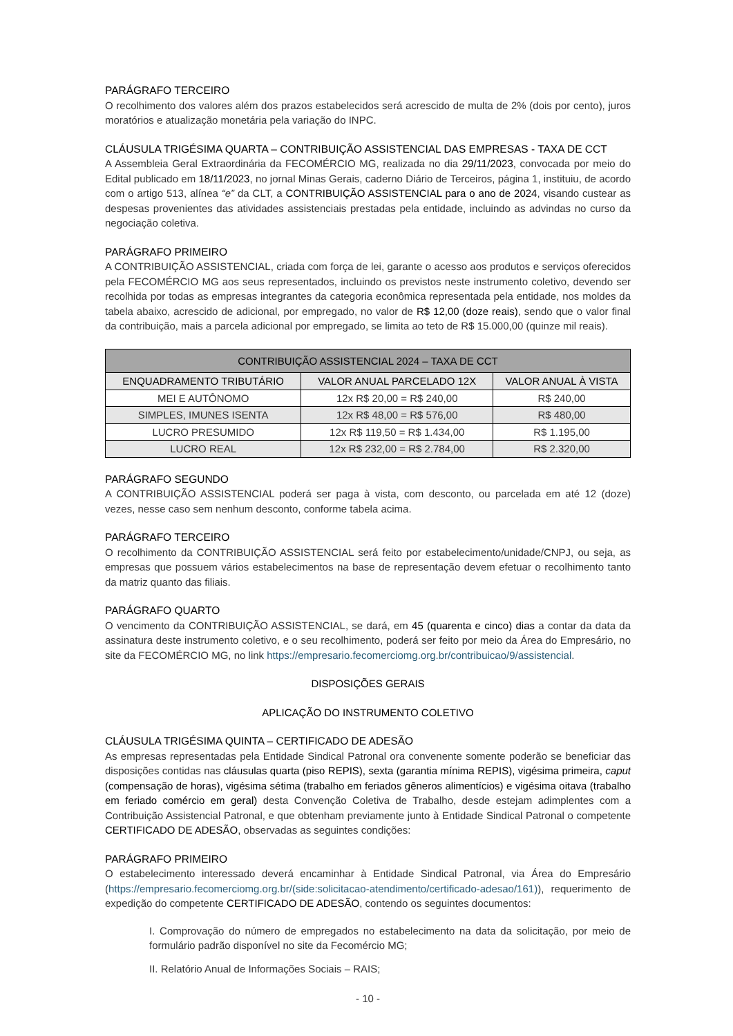PARÁGRAFO TERCEIRO
O recolhimento dos valores além dos prazos estabelecidos será acrescido de multa de 2% (dois por cento), juros moratórios e atualização monetária pela variação do INPC.
CLÁUSULA TRIGÉSIMA QUARTA – CONTRIBUIÇÃO ASSISTENCIAL DAS EMPRESAS - TAXA DE CCT
A Assembleia Geral Extraordinária da FECOMÉRCIO MG, realizada no dia 29/11/2023, convocada por meio do Edital publicado em 18/11/2023, no jornal Minas Gerais, caderno Diário de Terceiros, página 1, instituiu, de acordo com o artigo 513, alínea “e” da CLT, a CONTRIBUIÇÃO ASSISTENCIAL para o ano de 2024, visando custear as despesas provenientes das atividades assistenciais prestadas pela entidade, incluindo as advindas no curso da negociação coletiva.
PARÁGRAFO PRIMEIRO
A CONTRIBUIÇÃO ASSISTENCIAL, criada com força de lei, garante o acesso aos produtos e serviços oferecidos pela FECOMÉRCIO MG aos seus representados, incluindo os previstos neste instrumento coletivo, devendo ser recolhida por todas as empresas integrantes da categoria econômica representada pela entidade, nos moldes da tabela abaixo, acrescido de adicional, por empregado, no valor de R$ 12,00 (doze reais), sendo que o valor final da contribuição, mais a parcela adicional por empregado, se limita ao teto de R$ 15.000,00 (quinze mil reais).
| CONTRIBUIÇÃO ASSISTENCIAL 2024 – TAXA DE CCT | | |
| --- | --- | --- |
| ENQUADRAMENTO TRIBUTÁRIO | VALOR ANUAL PARCELADO 12X | VALOR ANUAL À VISTA |
| MEI E AUTÔNOMO | 12x R$ 20,00 = R$ 240,00 | R$ 240,00 |
| SIMPLES, IMUNES ISENTA | 12x R$ 48,00 = R$ 576,00 | R$ 480,00 |
| LUCRO PRESUMIDO | 12x R$ 119,50 = R$ 1.434,00 | R$ 1.195,00 |
| LUCRO REAL | 12x R$ 232,00 = R$ 2.784,00 | R$ 2.320,00 |
PARÁGRAFO SEGUNDO
A CONTRIBUIÇÃO ASSISTENCIAL poderá ser paga à vista, com desconto, ou parcelada em até 12 (doze) vezes, nesse caso sem nenhum desconto, conforme tabela acima.
PARÁGRAFO TERCEIRO
O recolhimento da CONTRIBUIÇÃO ASSISTENCIAL será feito por estabelecimento/unidade/CNPJ, ou seja, as empresas que possuem vários estabelecimentos na base de representação devem efetuar o recolhimento tanto da matriz quanto das filiais.
PARÁGRAFO QUARTO
O vencimento da CONTRIBUIÇÃO ASSISTENCIAL, se dará, em 45 (quarenta e cinco) dias a contar da data da assinatura deste instrumento coletivo, e o seu recolhimento, poderá ser feito por meio da Área do Empresário, no site da FECOMÉRCIO MG, no link https://empresario.fecomerciomg.org.br/contribuicao/9/assistencial.
DISPOSIÇÕES GERAIS
APLICAÇÃO DO INSTRUMENTO COLETIVO
CLÁUSULA TRIGÉSIMA QUINTA – CERTIFICADO DE ADESÃO
As empresas representadas pela Entidade Sindical Patronal ora convenente somente poderão se beneficiar das disposições contidas nas cláusulas quarta (piso REPIS), sexta (garantia mínima REPIS), vigésima primeira, caput (compensação de horas), vigésima sétima (trabalho em feriados gêneros alimentícios) e vigésima oitava (trabalho em feriado comércio em geral) desta Convenção Coletiva de Trabalho, desde estejam adimplentes com a Contribuição Assistencial Patronal, e que obtenham previamente junto à Entidade Sindical Patronal o competente CERTIFICADO DE ADESÃO, observadas as seguintes condições:
PARÁGRAFO PRIMEIRO
O estabelecimento interessado deverá encaminhar à Entidade Sindical Patronal, via Área do Empresário (https://empresario.fecomerciomg.org.br/(side:solicitacao-atendimento/certificado-adesao/161)), requerimento de expedição do competente CERTIFICADO DE ADESÃO, contendo os seguintes documentos:
I. Comprovação do número de empregados no estabelecimento na data da solicitação, por meio de formulário padrão disponível no site da Fecomércio MG;
II. Relatório Anual de Informações Sociais – RAIS;
- 10 -